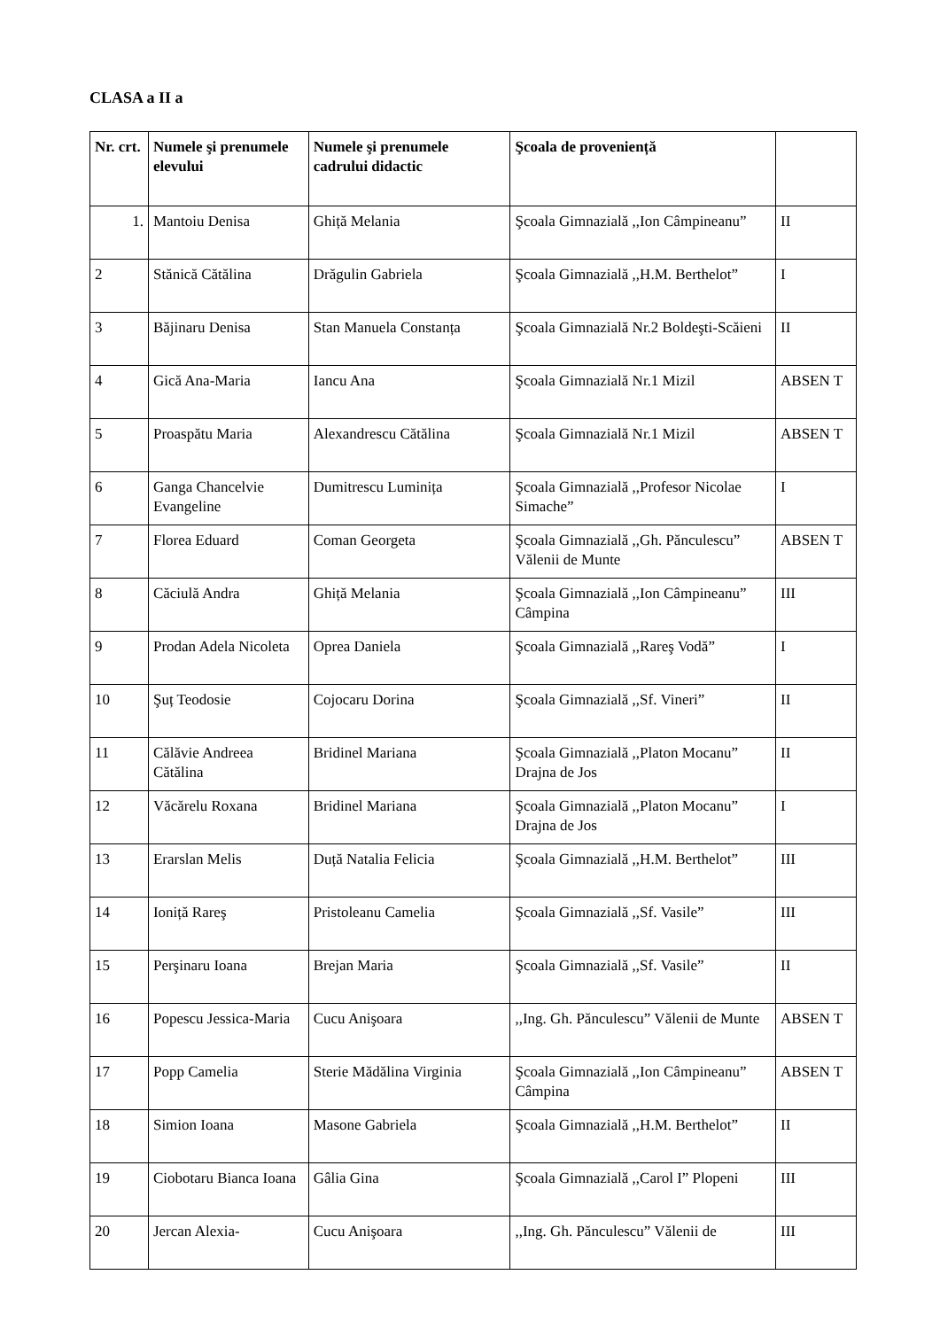CLASA a II a
| Nr. crt. | Numele şi prenumele elevului | Numele şi prenumele cadrului didactic | Şcoala de proveniență | |
| --- | --- | --- | --- | --- |
| 1. | Mantoiu Denisa | Ghiță Melania | Şcoala Gimnazială ,,Ion Câmpineanu” | II |
| 2 | Stănică Cătălina | Drăgulin Gabriela | Şcoala Gimnazială ,,H.M. Berthelot” | I |
| 3 | Băjinaru Denisa | Stan Manuela Constanța | Şcoala Gimnazială Nr.2 Boldeşti-Scăieni | II |
| 4 | Gică Ana-Maria | Iancu Ana | Şcoala Gimnazială Nr.1 Mizil | ABSEN T |
| 5 | Proaspătu Maria | Alexandrescu Cătălina | Şcoala Gimnazială Nr.1 Mizil | ABSEN T |
| 6 | Ganga Chancelvie Evangeline | Dumitrescu Luminița | Şcoala Gimnazială ,,Profesor Nicolae Simache” | I |
| 7 | Florea Eduard | Coman Georgeta | Şcoala Gimnazială ,,Gh. Pănculescu” Vălenii de Munte | ABSEN T |
| 8 | Căciulă Andra | Ghiță Melania | Şcoala Gimnazială ,,Ion Câmpineanu” Câmpina | III |
| 9 | Prodan Adela Nicoleta | Oprea Daniela | Şcoala Gimnazială ,,Rareş Vodă” | I |
| 10 | Şuț Teodosie | Cojocaru Dorina | Şcoala Gimnazială ,,Sf. Vineri” | II |
| 11 | Călăvie Andreea Cătălina | Bridinel Mariana | Şcoala Gimnazială ,,Platon Mocanu” Drajna de Jos | II |
| 12 | Văcărelu Roxana | Bridinel Mariana | Şcoala Gimnazială ,,Platon Mocanu” Drajna de Jos | I |
| 13 | Erarslan Melis | Duță Natalia Felicia | Şcoala Gimnazială ,,H.M. Berthelot” | III |
| 14 | Ioniță Rareş | Pristoleanu Camelia | Şcoala Gimnazială ,,Sf. Vasile” | III |
| 15 | Perşinaru Ioana | Brejan Maria | Şcoala Gimnazială ,,Sf. Vasile” | II |
| 16 | Popescu Jessica-Maria | Cucu Anişoara | ,,Ing. Gh. Pănculescu” Vălenii de Munte | ABSEN T |
| 17 | Popp Camelia | Sterie Mădălina Virginia | Şcoala Gimnazială ,,Ion Câmpineanu” Câmpina | ABSEN T |
| 18 | Simion Ioana | Masone Gabriela | Şcoala Gimnazială ,,H.M. Berthelot” | II |
| 19 | Ciobotaru Bianca Ioana | Gâlia Gina | Şcoala Gimnazială ,,Carol I” Plopeni | III |
| 20 | Jercan Alexia- | Cucu Anişoara | ,,Ing. Gh. Pănculescu” Vălenii de | III |